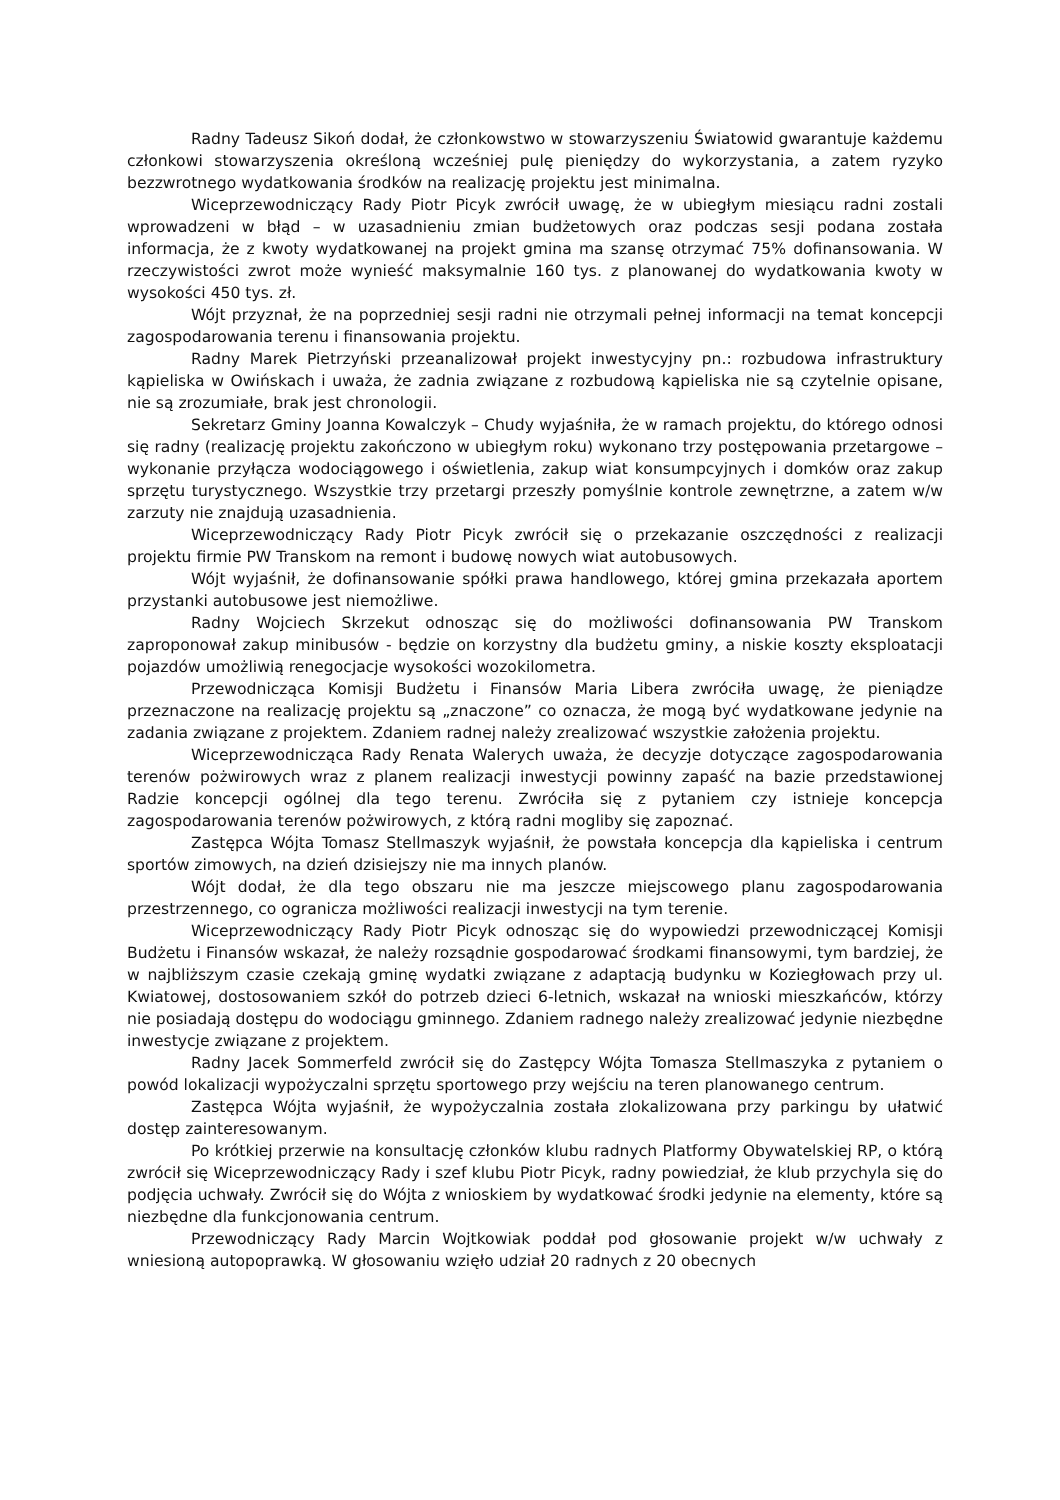Radny Tadeusz Sikoń dodał, że członkowstwo w stowarzyszeniu Światowid gwarantuje każdemu członkowi stowarzyszenia określoną wcześniej pulę pieniędzy do wykorzystania, a zatem ryzyko bezzwrotnego wydatkowania środków na realizację projektu jest minimalna.
Wiceprzewodniczący Rady Piotr Picyk zwrócił uwagę, że w ubiegłym miesiącu radni zostali wprowadzeni w błąd – w uzasadnieniu zmian budżetowych oraz podczas sesji podana została informacja, że z kwoty wydatkowanej na projekt gmina ma szansę otrzymać 75% dofinansowania. W rzeczywistości zwrot może wynieść maksymalnie 160 tys. z planowanej do wydatkowania kwoty w wysokości 450 tys. zł.
Wójt przyznał, że na poprzedniej sesji radni nie otrzymali pełnej informacji na temat koncepcji zagospodarowania terenu i finansowania projektu.
Radny Marek Pietrzyński przeanalizował projekt inwestycyjny pn.: rozbudowa infrastruktury kąpieliska w Owińskach i uważa, że zadnia związane z rozbudową kąpieliska nie są czytelnie opisane, nie są zrozumiałe, brak jest chronologii.
Sekretarz Gminy Joanna Kowalczyk – Chudy wyjaśniła, że w ramach projektu, do którego odnosi się radny (realizację projektu zakończono w ubiegłym roku) wykonano trzy postępowania przetargowe – wykonanie przyłącza wodociągowego i oświetlenia, zakup wiat konsumpcyjnych i domków oraz zakup sprzętu turystycznego. Wszystkie trzy przetargi przeszły pomyślnie kontrole zewnętrzne, a zatem w/w zarzuty nie znajdują uzasadnienia.
Wiceprzewodniczący Rady Piotr Picyk zwrócił się o przekazanie oszczędności z realizacji projektu firmie PW Transkom na remont i budowę nowych wiat autobusowych.
Wójt wyjaśnił, że dofinansowanie spółki prawa handlowego, której gmina przekazała aportem przystanki autobusowe jest niemożliwe.
Radny Wojciech Skrzekut odnosząc się do możliwości dofinansowania PW Transkom zaproponował zakup minibusów - będzie on korzystny dla budżetu gminy, a niskie koszty eksploatacji pojazdów umożliwią renegocjacje wysokości wozokilometra.
Przewodnicząca Komisji Budżetu i Finansów Maria Libera zwróciła uwagę, że pieniądze przeznaczone na realizację projektu są „znaczone” co oznacza, że mogą być wydatkowane jedynie na zadania związane z projektem. Zdaniem radnej należy zrealizować wszystkie założenia projektu.
Wiceprzewodnicząca Rady Renata Walerych uważa, że decyzje dotyczące zagospodarowania terenów pożwirowych wraz z planem realizacji inwestycji powinny zapaść na bazie przedstawionej Radzie koncepcji ogólnej dla tego terenu. Zwróciła się z pytaniem czy istnieje koncepcja zagospodarowania terenów pożwirowych, z którą radni mogliby się zapoznać.
Zastępca Wójta Tomasz Stellmaszyk wyjaśnił, że powstała koncepcja dla kąpieliska i centrum sportów zimowych, na dzień dzisiejszy nie ma innych planów.
Wójt dodał, że dla tego obszaru nie ma jeszcze miejscowego planu zagospodarowania przestrzennego, co ogranicza możliwości realizacji inwestycji na tym terenie.
Wiceprzewodniczący Rady Piotr Picyk odnosząc się do wypowiedzi przewodniczącej Komisji Budżetu i Finansów wskazał, że należy rozsądnie gospodarować środkami finansowymi, tym bardziej, że w najbliższym czasie czekają gminę wydatki związane z adaptacją budynku w Koziegłowach przy ul. Kwiatowej, dostosowaniem szkół do potrzeb dzieci 6-letnich, wskazał na wnioski mieszkańców, którzy nie posiadają dostępu do wodociągu gminnego. Zdaniem radnego należy zrealizować jedynie niezbędne inwestycje związane z projektem.
Radny Jacek Sommerfeld zwrócił się do Zastępcy Wójta Tomasza Stellmaszyka z pytaniem o powód lokalizacji wypożyczalni sprzętu sportowego przy wejściu na teren planowanego centrum.
Zastępca Wójta wyjaśnił, że wypożyczalnia została zlokalizowana przy parkingu by ułatwić dostęp zainteresowanym.
Po krótkiej przerwie na konsultację członków klubu radnych Platformy Obywatelskiej RP, o którą zwrócił się Wiceprzewodniczący Rady i szef klubu Piotr Picyk, radny powiedział, że klub przychyla się do podjęcia uchwały. Zwrócił się do Wójta z wnioskiem by wydatkować środki jedynie na elementy, które są niezbędne dla funkcjonowania centrum.
Przewodniczący Rady Marcin Wojtkowiak poddał pod głosowanie projekt w/w uchwały z wniesioną autopoprawką. W głosowaniu wzięło udział 20 radnych z 20 obecnych